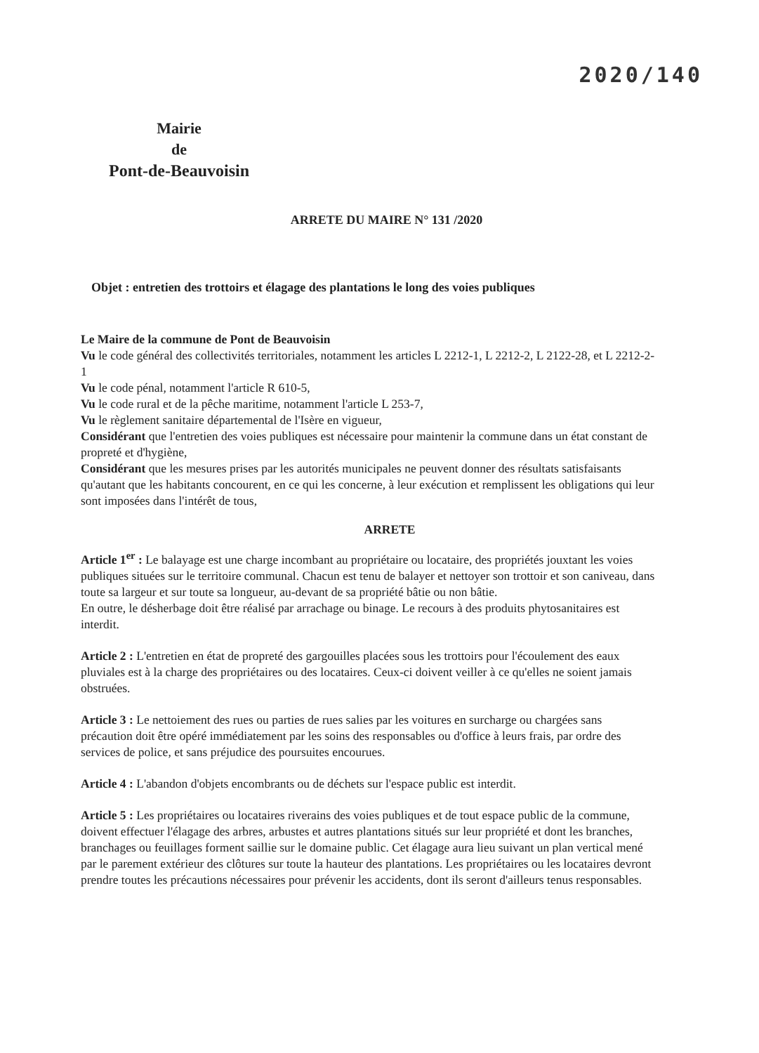2020/140
Mairie
de
Pont-de-Beauvoisin
ARRETE DU MAIRE N° 131 /2020
Objet : entretien des trottoirs et élagage des plantations le long des voies publiques
Le Maire de la commune de Pont de Beauvoisin
Vu le code général des collectivités territoriales, notamment les articles L 2212-1, L 2212-2, L 2122-28, et L 2212-2-1
Vu le code pénal, notamment l'article R 610-5,
Vu le code rural et de la pêche maritime, notamment l'article L 253-7,
Vu le règlement sanitaire départemental de l'Isère en vigueur,
Considérant que l'entretien des voies publiques est nécessaire pour maintenir la commune dans un état constant de propreté et d'hygiène,
Considérant que les mesures prises par les autorités municipales ne peuvent donner des résultats satisfaisants qu'autant que les habitants concourent, en ce qui les concerne, à leur exécution et remplissent les obligations qui leur sont imposées dans l'intérêt de tous,
ARRETE
Article 1<sup>er</sup> : Le balayage est une charge incombant au propriétaire ou locataire, des propriétés jouxtant les voies publiques situées sur le territoire communal. Chacun est tenu de balayer et nettoyer son trottoir et son caniveau, dans toute sa largeur et sur toute sa longueur, au-devant de sa propriété bâtie ou non bâtie.
En outre, le désherbage doit être réalisé par arrachage ou binage. Le recours à des produits phytosanitaires est interdit.
Article 2 : L'entretien en état de propreté des gargouilles placées sous les trottoirs pour l'écoulement des eaux pluviales est à la charge des propriétaires ou des locataires. Ceux-ci doivent veiller à ce qu'elles ne soient jamais obstruées.
Article 3 : Le nettoiement des rues ou parties de rues salies par les voitures en surcharge ou chargées sans précaution doit être opéré immédiatement par les soins des responsables ou d'office à leurs frais, par ordre des services de police, et sans préjudice des poursuites encourues.
Article 4 : L'abandon d'objets encombrants ou de déchets sur l'espace public est interdit.
Article 5 : Les propriétaires ou locataires riverains des voies publiques et de tout espace public de la commune, doivent effectuer l'élagage des arbres, arbustes et autres plantations situés sur leur propriété et dont les branches, branchages ou feuillages forment saillie sur le domaine public. Cet élagage aura lieu suivant un plan vertical mené par le parement extérieur des clôtures sur toute la hauteur des plantations. Les propriétaires ou les locataires devront prendre toutes les précautions nécessaires pour prévenir les accidents, dont ils seront d'ailleurs tenus responsables.